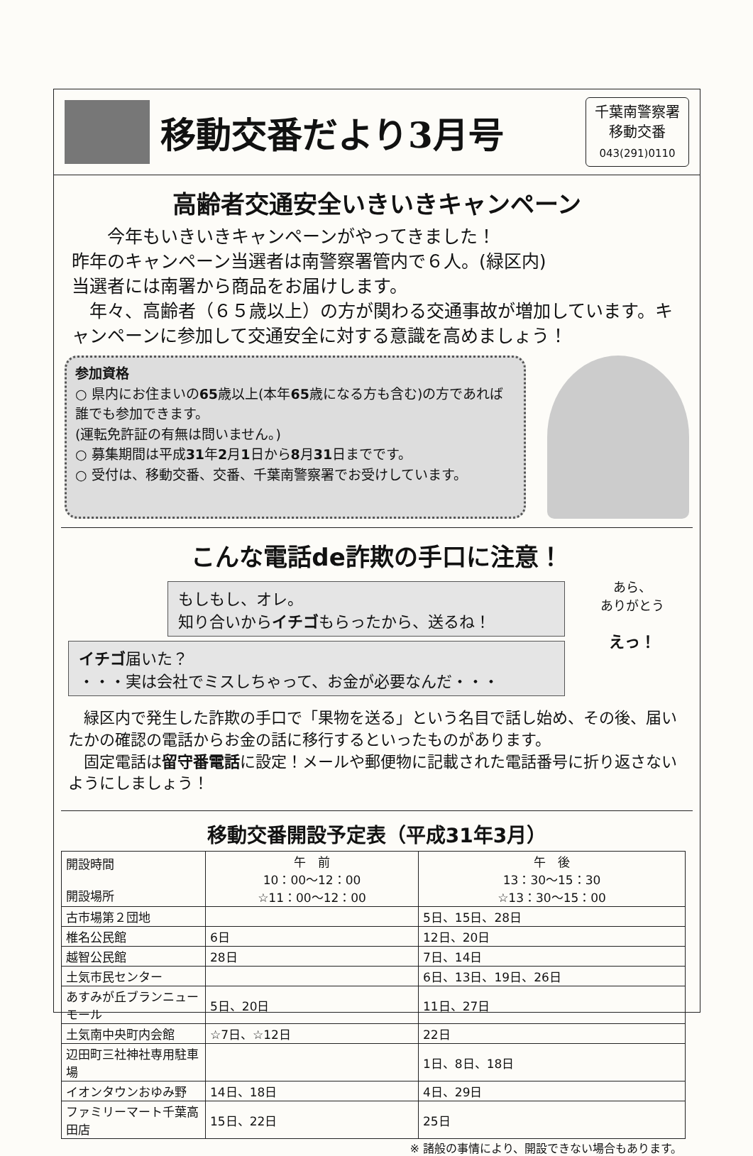移動交番だより3月号
千葉南警察署
移動交番
043(291)0110
高齢者交通安全いきいきキャンペーン
　　今年もいきいきキャンペーンがやってきました！
昨年のキャンペーン当選者は南警察署管内で６人。(緑区内)
当選者には南署から商品をお届けします。
　年々、高齢者（６５歳以上）の方が関わる交通事故が増加しています。キャンペーンに参加して交通安全に対する意識を高めましょう！
参加資格
○ 県内にお住まいの65歳以上(本年65歳になる方も含む)の方であれば誰でも参加できます。
(運転免許証の有無は問いません。)
○ 募集期間は平成31年2月1日から8月31日までです。
○ 受付は、移動交番、交番、千葉南警察署でお受けしています。
こんな電話de詐欺の手口に注意！
もしもし、オレ。
知り合いからイチゴもらったから、送るね！
イチゴ届いた？
・・・実は会社でミスしちゃって、お金が必要なんだ・・・
あら、
ありがとう
えっ！
　緑区内で発生した詐欺の手口で「果物を送る」という名目で話し始め、その後、届いたかの確認の電話からお金の話に移行するといったものがあります。
　固定電話は留守番電話に設定！メールや郵便物に記載された電話番号に折り返さないようにしましょう！
移動交番開設予定表（平成31年3月）
| 開設時間 開設場所 | 午 前 10：00～12：00 ☆11：00～12：00 | 午 後 13：30～15：30 ☆13：30～15：00 |
| --- | --- | --- |
| 古市場第２団地 | | 5日、15日、28日 |
| 椎名公民館 | 6日 | 12日、20日 |
| 越智公民館 | 28日 | 7日、14日 |
| 土気市民センター | | 6日、13日、19日、26日 |
| あすみが丘ブランニューモール | 5日、20日 | 11日、27日 |
| 土気南中央町内会館 | ☆7日、☆12日 | 22日 |
| 辺田町三社神社専用駐車場 | | 1日、8日、18日 |
| イオンタウンおゆみ野 | 14日、18日 | 4日、29日 |
| ファミリーマート千葉高田店 | 15日、22日 | 25日 |
※ 諸般の事情により、開設できない場合もあります。